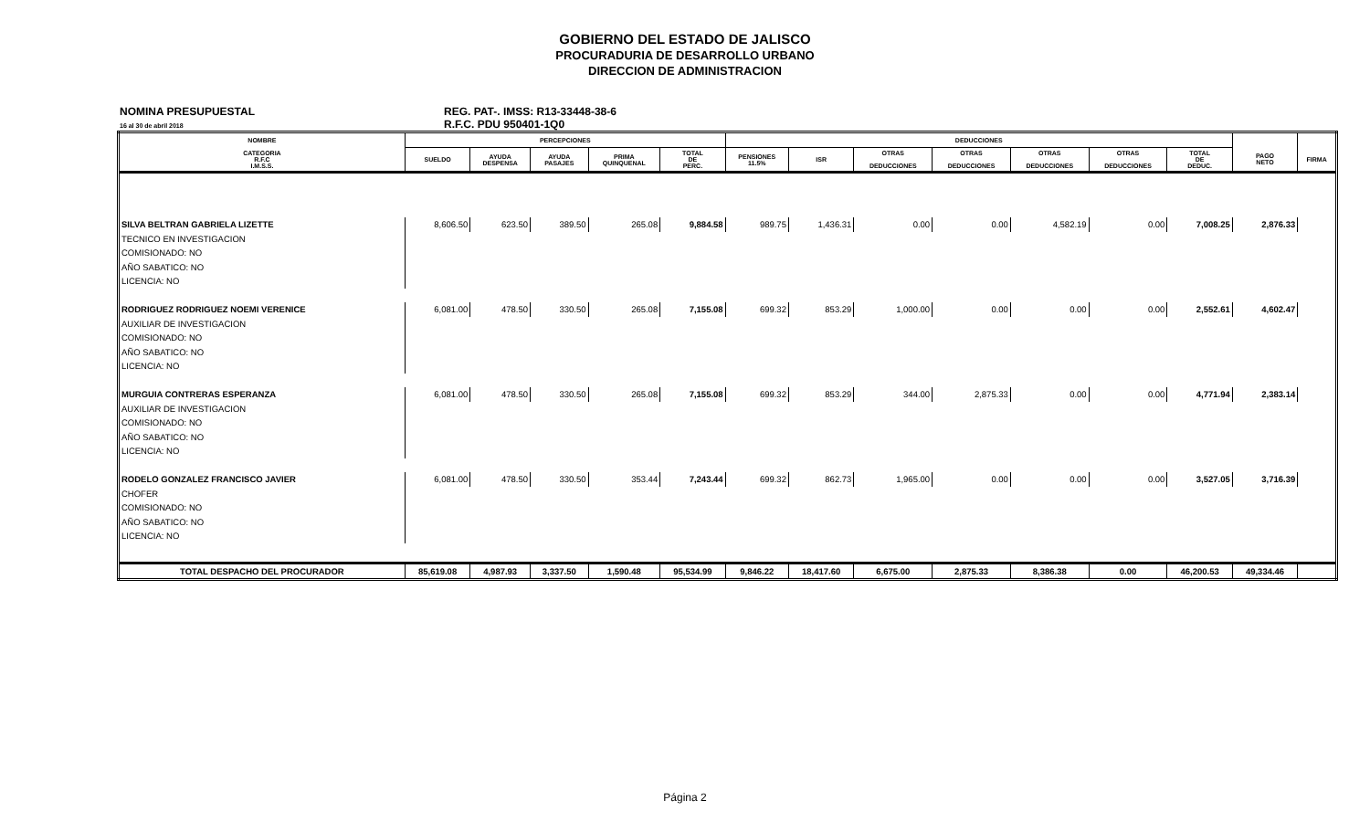GOBIERNO DEL ESTADO DE JALISCO
PROCURADURIA DE DESARROLLO URBANO
DIRECCION DE ADMINISTRACION
NOMINA PRESUPUESTAL
16 al 30 de abril 2018
REG. PAT-. IMSS: R13-33448-38-6
R.F.C. PDU 950401-1Q0
| NOMBRE | PERCEPCIONES | | | | | DEDUCCIONES | | | | | | | | |
| --- | --- | --- | --- | --- | --- | --- | --- | --- | --- | --- | --- | --- | --- | --- |
| CATEGORIA R.F.C I.M.S.S. | SUELDO | AYUDA DESPENSA | AYUDA PASAJES | PRIMA QUINQUENAL | TOTAL DE PERC. | PENSIONES 11.5% | ISR | OTRAS DEDUCCIONES | OTRAS DEDUCCIONES | OTRAS DEDUCCIONES | OTRAS DEDUCCIONES | TOTAL DE DEDUC. | PAGO NETO | FIRMA |
| SILVA BELTRAN GABRIELA LIZETTE | 8,606.50 | 623.50 | 389.50 | 265.08 | 9,884.58 | 989.75 | 1,436.31 | 0.00 | 0.00 | 4,582.19 | 0.00 | 7,008.25 | 2,876.33 | |
| TECNICO EN INVESTIGACION | | | | | | | | | | | | | | |
| COMISIONADO: NO | | | | | | | | | | | | | | |
| AÑO SABATICO: NO | | | | | | | | | | | | | | |
| LICENCIA: NO | | | | | | | | | | | | | | |
| RODRIGUEZ RODRIGUEZ NOEMI VERENICE | 6,081.00 | 478.50 | 330.50 | 265.08 | 7,155.08 | 699.32 | 853.29 | 1,000.00 | 0.00 | 0.00 | 0.00 | 2,552.61 | 4,602.47 | |
| AUXILIAR DE INVESTIGACION | | | | | | | | | | | | | | |
| COMISIONADO: NO | | | | | | | | | | | | | | |
| AÑO SABATICO: NO | | | | | | | | | | | | | | |
| LICENCIA: NO | | | | | | | | | | | | | | |
| MURGUIA CONTRERAS ESPERANZA | 6,081.00 | 478.50 | 330.50 | 265.08 | 7,155.08 | 699.32 | 853.29 | 344.00 | 2,875.33 | 0.00 | 0.00 | 4,771.94 | 2,383.14 | |
| AUXILIAR DE INVESTIGACION | | | | | | | | | | | | | | |
| COMISIONADO: NO | | | | | | | | | | | | | | |
| AÑO SABATICO: NO | | | | | | | | | | | | | | |
| LICENCIA: NO | | | | | | | | | | | | | | |
| RODELO GONZALEZ FRANCISCO JAVIER | 6,081.00 | 478.50 | 330.50 | 353.44 | 7,243.44 | 699.32 | 862.73 | 1,965.00 | 0.00 | 0.00 | 0.00 | 3,527.05 | 3,716.39 | |
| CHOFER | | | | | | | | | | | | | | |
| COMISIONADO: NO | | | | | | | | | | | | | | |
| AÑO SABATICO: NO | | | | | | | | | | | | | | |
| LICENCIA: NO | | | | | | | | | | | | | | |
| TOTAL DESPACHO DEL PROCURADOR | 85,619.08 | 4,987.93 | 3,337.50 | 1,590.48 | 95,534.99 | 9,846.22 | 18,417.60 | 6,675.00 | 2,875.33 | 8,386.38 | 0.00 | 46,200.53 | 49,334.46 | |
Página 2